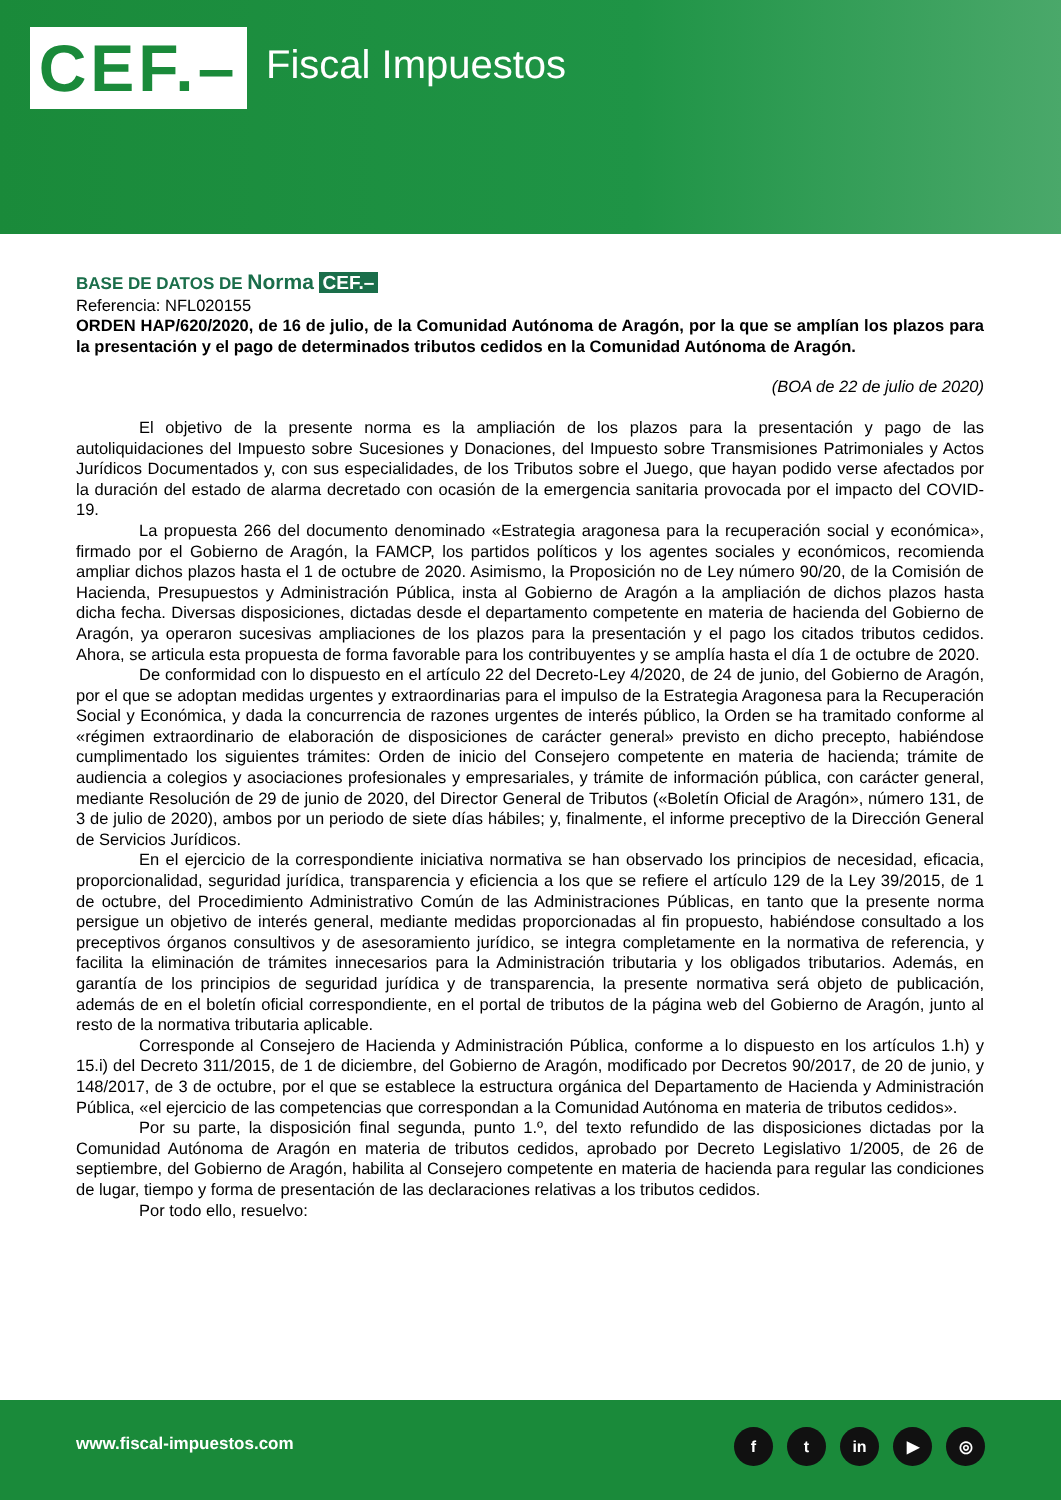CEF.–
Fiscal Impuestos
BASE DE DATOS DE Norma CEF.–
Referencia: NFL020155
ORDEN HAP/620/2020, de 16 de julio, de la Comunidad Autónoma de Aragón, por la que se amplían los plazos para la presentación y el pago de determinados tributos cedidos en la Comunidad Autónoma de Aragón.
(BOA de 22 de julio de 2020)
El objetivo de la presente norma es la ampliación de los plazos para la presentación y pago de las autoliquidaciones del Impuesto sobre Sucesiones y Donaciones, del Impuesto sobre Transmisiones Patrimoniales y Actos Jurídicos Documentados y, con sus especialidades, de los Tributos sobre el Juego, que hayan podido verse afectados por la duración del estado de alarma decretado con ocasión de la emergencia sanitaria provocada por el impacto del COVID-19.
La propuesta 266 del documento denominado «Estrategia aragonesa para la recuperación social y económica», firmado por el Gobierno de Aragón, la FAMCP, los partidos políticos y los agentes sociales y económicos, recomienda ampliar dichos plazos hasta el 1 de octubre de 2020. Asimismo, la Proposición no de Ley número 90/20, de la Comisión de Hacienda, Presupuestos y Administración Pública, insta al Gobierno de Aragón a la ampliación de dichos plazos hasta dicha fecha. Diversas disposiciones, dictadas desde el departamento competente en materia de hacienda del Gobierno de Aragón, ya operaron sucesivas ampliaciones de los plazos para la presentación y el pago los citados tributos cedidos. Ahora, se articula esta propuesta de forma favorable para los contribuyentes y se amplía hasta el día 1 de octubre de 2020.
De conformidad con lo dispuesto en el artículo 22 del Decreto-Ley 4/2020, de 24 de junio, del Gobierno de Aragón, por el que se adoptan medidas urgentes y extraordinarias para el impulso de la Estrategia Aragonesa para la Recuperación Social y Económica, y dada la concurrencia de razones urgentes de interés público, la Orden se ha tramitado conforme al «régimen extraordinario de elaboración de disposiciones de carácter general» previsto en dicho precepto, habiéndose cumplimentado los siguientes trámites: Orden de inicio del Consejero competente en materia de hacienda; trámite de audiencia a colegios y asociaciones profesionales y empresariales, y trámite de información pública, con carácter general, mediante Resolución de 29 de junio de 2020, del Director General de Tributos («Boletín Oficial de Aragón», número 131, de 3 de julio de 2020), ambos por un periodo de siete días hábiles; y, finalmente, el informe preceptivo de la Dirección General de Servicios Jurídicos.
En el ejercicio de la correspondiente iniciativa normativa se han observado los principios de necesidad, eficacia, proporcionalidad, seguridad jurídica, transparencia y eficiencia a los que se refiere el artículo 129 de la Ley 39/2015, de 1 de octubre, del Procedimiento Administrativo Común de las Administraciones Públicas, en tanto que la presente norma persigue un objetivo de interés general, mediante medidas proporcionadas al fin propuesto, habiéndose consultado a los preceptivos órganos consultivos y de asesoramiento jurídico, se integra completamente en la normativa de referencia, y facilita la eliminación de trámites innecesarios para la Administración tributaria y los obligados tributarios. Además, en garantía de los principios de seguridad jurídica y de transparencia, la presente normativa será objeto de publicación, además de en el boletín oficial correspondiente, en el portal de tributos de la página web del Gobierno de Aragón, junto al resto de la normativa tributaria aplicable.
Corresponde al Consejero de Hacienda y Administración Pública, conforme a lo dispuesto en los artículos 1.h) y 15.i) del Decreto 311/2015, de 1 de diciembre, del Gobierno de Aragón, modificado por Decretos 90/2017, de 20 de junio, y 148/2017, de 3 de octubre, por el que se establece la estructura orgánica del Departamento de Hacienda y Administración Pública, «el ejercicio de las competencias que correspondan a la Comunidad Autónoma en materia de tributos cedidos».
Por su parte, la disposición final segunda, punto 1.º, del texto refundido de las disposiciones dictadas por la Comunidad Autónoma de Aragón en materia de tributos cedidos, aprobado por Decreto Legislativo 1/2005, de 26 de septiembre, del Gobierno de Aragón, habilita al Consejero competente en materia de hacienda para regular las condiciones de lugar, tiempo y forma de presentación de las declaraciones relativas a los tributos cedidos.
Por todo ello, resuelvo:
www.fiscal-impuestos.com ft in ▶ ◎